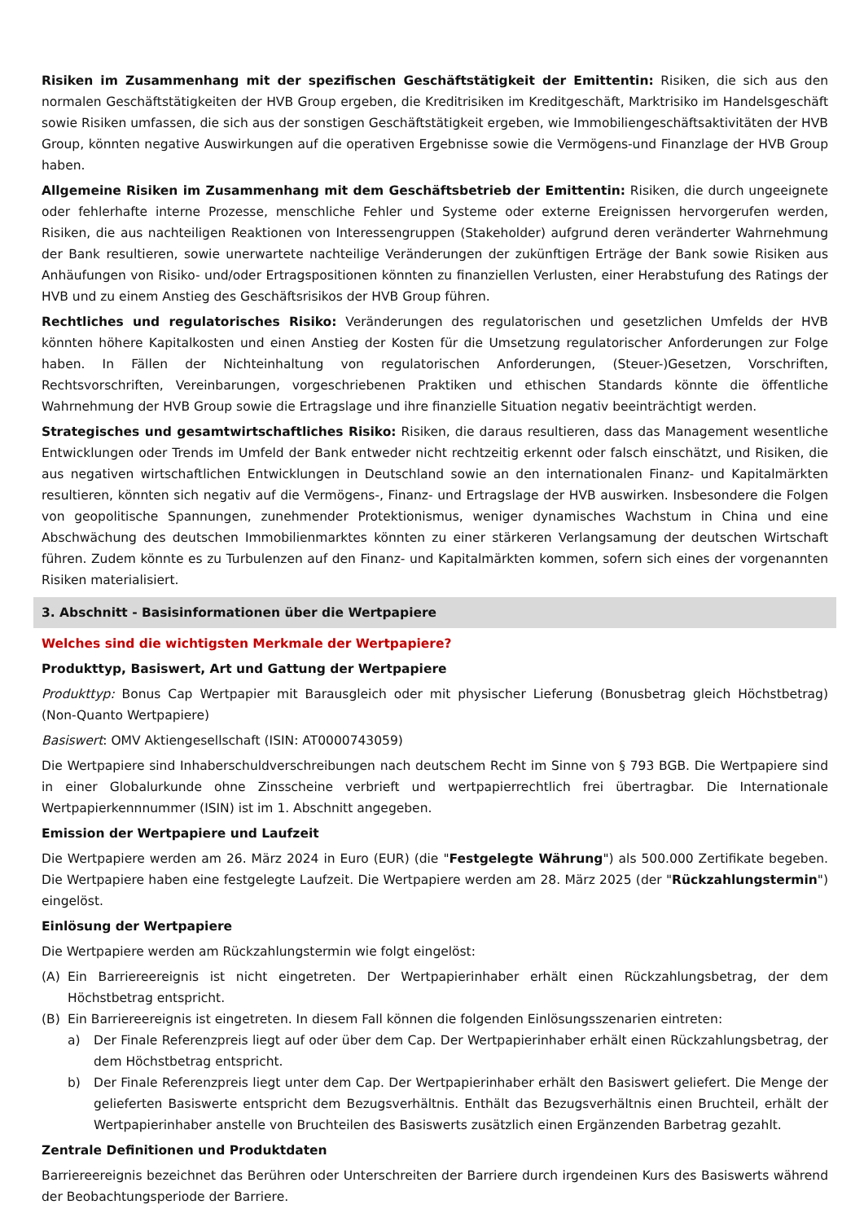Risiken im Zusammenhang mit der spezifischen Geschäftstätigkeit der Emittentin: Risiken, die sich aus den normalen Geschäftstätigkeiten der HVB Group ergeben, die Kreditrisiken im Kreditgeschäft, Marktrisiko im Handelsgeschäft sowie Risiken umfassen, die sich aus der sonstigen Geschäftstätigkeit ergeben, wie Immobiliengeschäftsaktivitäten der HVB Group, könnten negative Auswirkungen auf die operativen Ergebnisse sowie die Vermögens-und Finanzlage der HVB Group haben.
Allgemeine Risiken im Zusammenhang mit dem Geschäftsbetrieb der Emittentin: Risiken, die durch ungeeignete oder fehlerhafte interne Prozesse, menschliche Fehler und Systeme oder externe Ereignissen hervorgerufen werden, Risiken, die aus nachteiligen Reaktionen von Interessengruppen (Stakeholder) aufgrund deren veränderter Wahrnehmung der Bank resultieren, sowie unerwartete nachteilige Veränderungen der zukünftigen Erträge der Bank sowie Risiken aus Anhäufungen von Risiko- und/oder Ertragspositionen könnten zu finanziellen Verlusten, einer Herabstufung des Ratings der HVB und zu einem Anstieg des Geschäftsrisikos der HVB Group führen.
Rechtliches und regulatorisches Risiko: Veränderungen des regulatorischen und gesetzlichen Umfelds der HVB könnten höhere Kapitalkosten und einen Anstieg der Kosten für die Umsetzung regulatorischer Anforderungen zur Folge haben. In Fällen der Nichteinhaltung von regulatorischen Anforderungen, (Steuer-)Gesetzen, Vorschriften, Rechtsvorschriften, Vereinbarungen, vorgeschriebenen Praktiken und ethischen Standards könnte die öffentliche Wahrnehmung der HVB Group sowie die Ertragslage und ihre finanzielle Situation negativ beeinträchtigt werden.
Strategisches und gesamtwirtschaftliches Risiko: Risiken, die daraus resultieren, dass das Management wesentliche Entwicklungen oder Trends im Umfeld der Bank entweder nicht rechtzeitig erkennt oder falsch einschätzt, und Risiken, die aus negativen wirtschaftlichen Entwicklungen in Deutschland sowie an den internationalen Finanz- und Kapitalmärkten resultieren, könnten sich negativ auf die Vermögens-, Finanz- und Ertragslage der HVB auswirken. Insbesondere die Folgen von geopolitische Spannungen, zunehmender Protektionismus, weniger dynamisches Wachstum in China und eine Abschwächung des deutschen Immobilienmarktes könnten zu einer stärkeren Verlangsamung der deutschen Wirtschaft führen. Zudem könnte es zu Turbulenzen auf den Finanz- und Kapitalmärkten kommen, sofern sich eines der vorgenannten Risiken materialisiert.
3. Abschnitt - Basisinformationen über die Wertpapiere
Welches sind die wichtigsten Merkmale der Wertpapiere?
Produkttyp, Basiswert, Art und Gattung der Wertpapiere
Produkttyp: Bonus Cap Wertpapier mit Barausgleich oder mit physischer Lieferung (Bonusbetrag gleich Höchstbetrag) (Non-Quanto Wertpapiere)
Basiswert: OMV Aktiengesellschaft (ISIN: AT0000743059)
Die Wertpapiere sind Inhaberschuldverschreibungen nach deutschem Recht im Sinne von § 793 BGB. Die Wertpapiere sind in einer Globalurkunde ohne Zinsscheine verbrieft und wertpapierrechtlich frei übertragbar. Die Internationale Wertpapierkennnummer (ISIN) ist im 1. Abschnitt angegeben.
Emission der Wertpapiere und Laufzeit
Die Wertpapiere werden am 26. März 2024 in Euro (EUR) (die "Festgelegte Währung") als 500.000 Zertifikate begeben. Die Wertpapiere haben eine festgelegte Laufzeit. Die Wertpapiere werden am 28. März 2025 (der "Rückzahlungstermin") eingelöst.
Einlösung der Wertpapiere
Die Wertpapiere werden am Rückzahlungstermin wie folgt eingelöst:
(A) Ein Barriereereignis ist nicht eingetreten. Der Wertpapierinhaber erhält einen Rückzahlungsbetrag, der dem Höchstbetrag entspricht.
(B) Ein Barriereereignis ist eingetreten. In diesem Fall können die folgenden Einlösungsszenarien eintreten:
a) Der Finale Referenzpreis liegt auf oder über dem Cap. Der Wertpapierinhaber erhält einen Rückzahlungsbetrag, der dem Höchstbetrag entspricht.
b) Der Finale Referenzpreis liegt unter dem Cap. Der Wertpapierinhaber erhält den Basiswert geliefert. Die Menge der gelieferten Basiswerte entspricht dem Bezugsverhältnis. Enthält das Bezugsverhältnis einen Bruchteil, erhält der Wertpapierinhaber anstelle von Bruchteilen des Basiswerts zusätzlich einen Ergänzenden Barbetrag gezahlt.
Zentrale Definitionen und Produktdaten
Barriereereignis bezeichnet das Berühren oder Unterschreiten der Barriere durch irgendeinen Kurs des Basiswerts während der Beobachtungsperiode der Barriere.